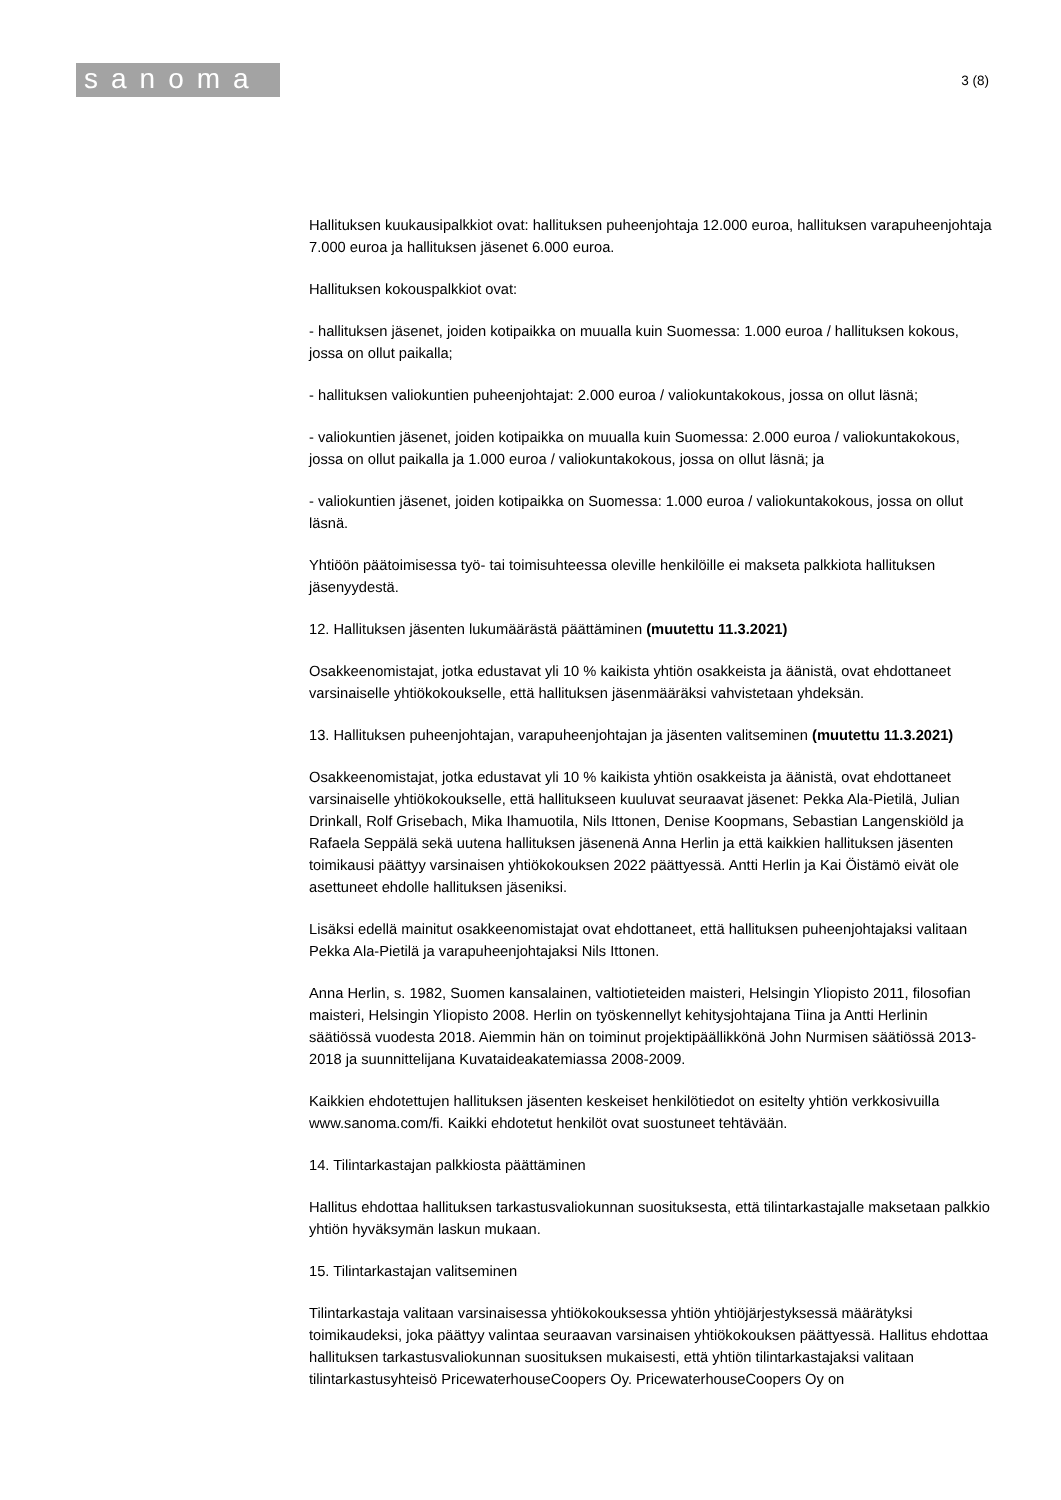sanoma
3 (8)
Hallituksen kuukausipalkkiot ovat: hallituksen puheenjohtaja 12.000 euroa, hallituksen varapuheenjohtaja 7.000 euroa ja hallituksen jäsenet 6.000 euroa.
Hallituksen kokouspalkkiot ovat:
- hallituksen jäsenet, joiden kotipaikka on muualla kuin Suomessa: 1.000 euroa / hallituksen kokous, jossa on ollut paikalla;
- hallituksen valiokuntien puheenjohtajat: 2.000 euroa / valiokuntakokous, jossa on ollut läsnä;
- valiokuntien jäsenet, joiden kotipaikka on muualla kuin Suomessa: 2.000 euroa / valiokuntakokous, jossa on ollut paikalla ja 1.000 euroa / valiokuntakokous, jossa on ollut läsnä; ja
- valiokuntien jäsenet, joiden kotipaikka on Suomessa: 1.000 euroa / valiokuntakokous, jossa on ollut läsnä.
Yhtiöön päätoimisessa työ- tai toimisuhteessa oleville henkilöille ei makseta palkkiota hallituksen jäsenyydestä.
12. Hallituksen jäsenten lukumäärästä päättäminen (muutettu 11.3.2021)
Osakkeenomistajat, jotka edustavat yli 10 % kaikista yhtiön osakkeista ja äänistä, ovat ehdottaneet varsinaiselle yhtiökokoukselle, että hallituksen jäsenmääräksi vahvistetaan yhdeksän.
13. Hallituksen puheenjohtajan, varapuheenjohtajan ja jäsenten valitseminen (muutettu 11.3.2021)
Osakkeenomistajat, jotka edustavat yli 10 % kaikista yhtiön osakkeista ja äänistä, ovat ehdottaneet varsinaiselle yhtiökokoukselle, että hallitukseen kuuluvat seuraavat jäsenet: Pekka Ala-Pietilä, Julian Drinkall, Rolf Grisebach, Mika Ihamuotila, Nils Ittonen, Denise Koopmans, Sebastian Langenskiöld ja Rafaela Seppälä sekä uutena hallituksen jäsenenä Anna Herlin ja että kaikkien hallituksen jäsenten toimikausi päättyy varsinaisen yhtiökokouksen 2022 päättyessä. Antti Herlin ja Kai Öistämö eivät ole asettuneet ehdolle hallituksen jäseniksi.
Lisäksi edellä mainitut osakkeenomistajat ovat ehdottaneet, että hallituksen puheenjohtajaksi valitaan Pekka Ala-Pietilä ja varapuheenjohtajaksi Nils Ittonen.
Anna Herlin, s. 1982, Suomen kansalainen, valtiotieteiden maisteri, Helsingin Yliopisto 2011, filosofian maisteri, Helsingin Yliopisto 2008. Herlin on työskennellyt kehitysjohtajana Tiina ja Antti Herlinin säätiössä vuodesta 2018. Aiemmin hän on toiminut projektipäällikkönä John Nurmisen säätiössä 2013-2018 ja suunnittelijana Kuvataideakatemiassa 2008-2009.
Kaikkien ehdotettujen hallituksen jäsenten keskeiset henkilötiedot on esitelty yhtiön verkkosivuilla www.sanoma.com/fi. Kaikki ehdotetut henkilöt ovat suostuneet tehtävään.
14. Tilintarkastajan palkkiosta päättäminen
Hallitus ehdottaa hallituksen tarkastusvaliokunnan suosituksesta, että tilintarkastajalle maksetaan palkkio yhtiön hyväksymän laskun mukaan.
15. Tilintarkastajan valitseminen
Tilintarkastaja valitaan varsinaisessa yhtiökokouksessa yhtiön yhtiöjärjestyksessä määrätyksi toimikaudeksi, joka päättyy valintaa seuraavan varsinaisen yhtiökokouksen päättyessä. Hallitus ehdottaa hallituksen tarkastusvaliokunnan suosituksen mukaisesti, että yhtiön tilintarkastajaksi valitaan tilintarkastusyhteisö PricewaterhouseCoopers Oy. PricewaterhouseCoopers Oy on